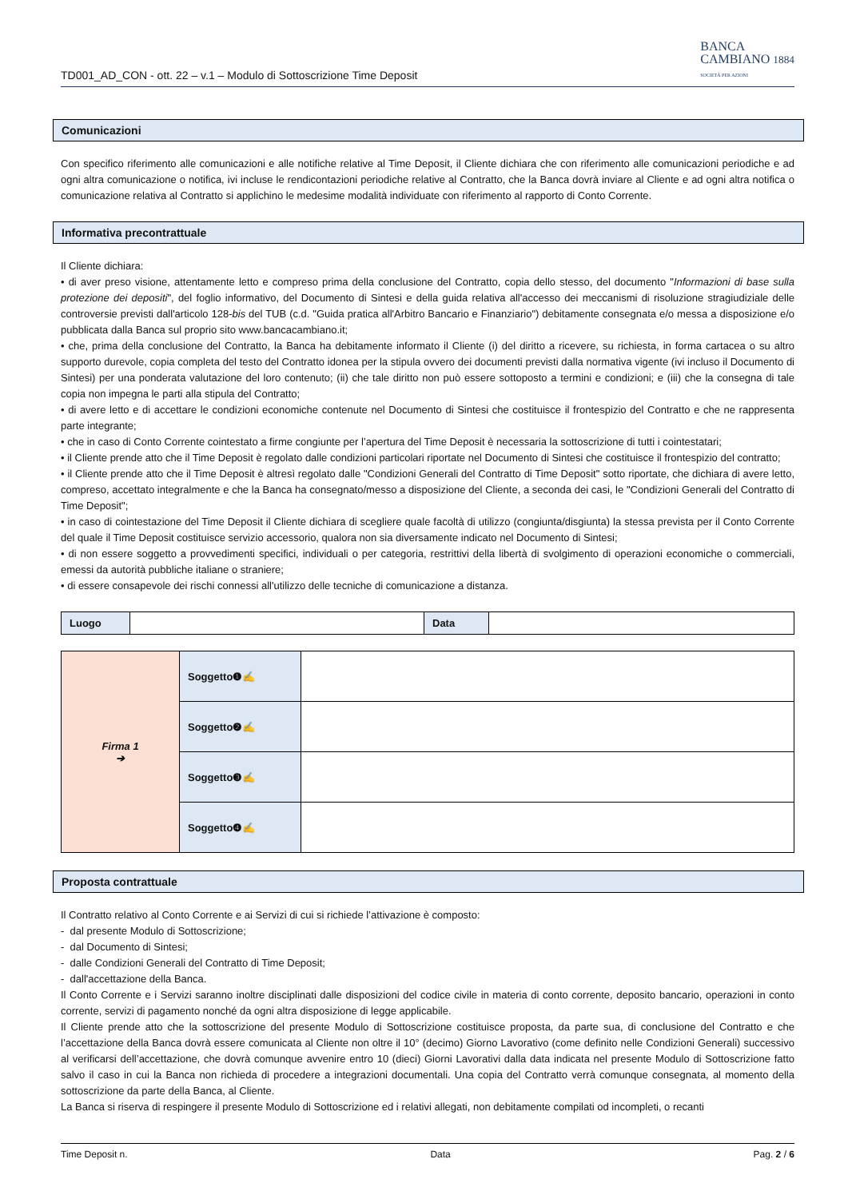TD001_AD_CON - ott. 22 – v.1 – Modulo di Sottoscrizione Time Deposit BANCA
CAMBIANO 1884
SOCIETÀ PER AZIONI
Comunicazioni
Con specifico riferimento alle comunicazioni e alle notifiche relative al Time Deposit, il Cliente dichiara che con riferimento alle comunicazioni periodiche e ad ogni altra comunicazione o notifica, ivi incluse le rendicontazioni periodiche relative al Contratto, che la Banca dovrà inviare al Cliente e ad ogni altra notifica o comunicazione relativa al Contratto si applichino le medesime modalità individuate con riferimento al rapporto di Conto Corrente.
Informativa precontrattuale
Il Cliente dichiara:
• di aver preso visione, attentamente letto e compreso prima della conclusione del Contratto, copia dello stesso, del documento "Informazioni di base sulla protezione dei depositi", del foglio informativo, del Documento di Sintesi e della guida relativa all'accesso dei meccanismi di risoluzione stragiudiziale delle controversie previsti dall'articolo 128-bis del TUB (c.d. "Guida pratica all'Arbitro Bancario e Finanziario") debitamente consegnata e/o messa a disposizione e/o pubblicata dalla Banca sul proprio sito www.bancacambiano.it;
• che, prima della conclusione del Contratto, la Banca ha debitamente informato il Cliente (i) del diritto a ricevere, su richiesta, in forma cartacea o su altro supporto durevole, copia completa del testo del Contratto idonea per la stipula ovvero dei documenti previsti dalla normativa vigente (ivi incluso il Documento di Sintesi) per una ponderata valutazione del loro contenuto; (ii) che tale diritto non può essere sottoposto a termini e condizioni; e (iii) che la consegna di tale copia non impegna le parti alla stipula del Contratto;
• di avere letto e di accettare le condizioni economiche contenute nel Documento di Sintesi che costituisce il frontespizio del Contratto e che ne rappresenta parte integrante;
• che in caso di Conto Corrente cointestato a firme congiunte per l’apertura del Time Deposit è necessaria la sottoscrizione di tutti i cointestatari;
• il Cliente prende atto che il Time Deposit è regolato dalle condizioni particolari riportate nel Documento di Sintesi che costituisce il frontespizio del contratto;
• il Cliente prende atto che il Time Deposit è altresì regolato dalle "Condizioni Generali del Contratto di Time Deposit" sotto riportate, che dichiara di avere letto, compreso, accettato integralmente e che la Banca ha consegnato/messo a disposizione del Cliente, a seconda dei casi, le "Condizioni Generali del Contratto di Time Deposit";
• in caso di cointestazione del Time Deposit il Cliente dichiara di scegliere quale facoltà di utilizzo (congiunta/disgiunta) la stessa prevista per il Conto Corrente del quale il Time Deposit costituisce servizio accessorio, qualora non sia diversamente indicato nel Documento di Sintesi;
• di non essere soggetto a provvedimenti specifici, individuali o per categoria, restrittivi della libertà di svolgimento di operazioni economiche o commerciali, emessi da autorità pubbliche italiane o straniere;
• di essere consapevole dei rischi connessi all'utilizzo delle tecniche di comunicazione a distanza.
| Luogo | | Data | |
| Firma 1 ➔ | Soggetto❶✍ | |
| | Soggetto❷✍ | |
| | Soggetto❸✍ | |
| | Soggetto❹✍ | |
Proposta contrattuale
Il Contratto relativo al Conto Corrente e ai Servizi di cui si richiede l’attivazione è composto:
- dal presente Modulo di Sottoscrizione;
- dal Documento di Sintesi;
- dalle Condizioni Generali del Contratto di Time Deposit;
- dall'accettazione della Banca.
Il Conto Corrente e i Servizi saranno inoltre disciplinati dalle disposizioni del codice civile in materia di conto corrente, deposito bancario, operazioni in conto corrente, servizi di pagamento nonché da ogni altra disposizione di legge applicabile.
Il Cliente prende atto che la sottoscrizione del presente Modulo di Sottoscrizione costituisce proposta, da parte sua, di conclusione del Contratto e che l’accettazione della Banca dovrà essere comunicata al Cliente non oltre il 10° (decimo) Giorno Lavorativo (come definito nelle Condizioni Generali) successivo al verificarsi dell’accettazione, che dovrà comunque avvenire entro 10 (dieci) Giorni Lavorativi dalla data indicata nel presente Modulo di Sottoscrizione fatto salvo il caso in cui la Banca non richieda di procedere a integrazioni documentali. Una copia del Contratto verrà comunque consegnata, al momento della sottoscrizione da parte della Banca, al Cliente.
La Banca si riserva di respingere il presente Modulo di Sottoscrizione ed i relativi allegati, non debitamente compilati od incompleti, o recanti
Time Deposit n. Data Pag. 2 / 6